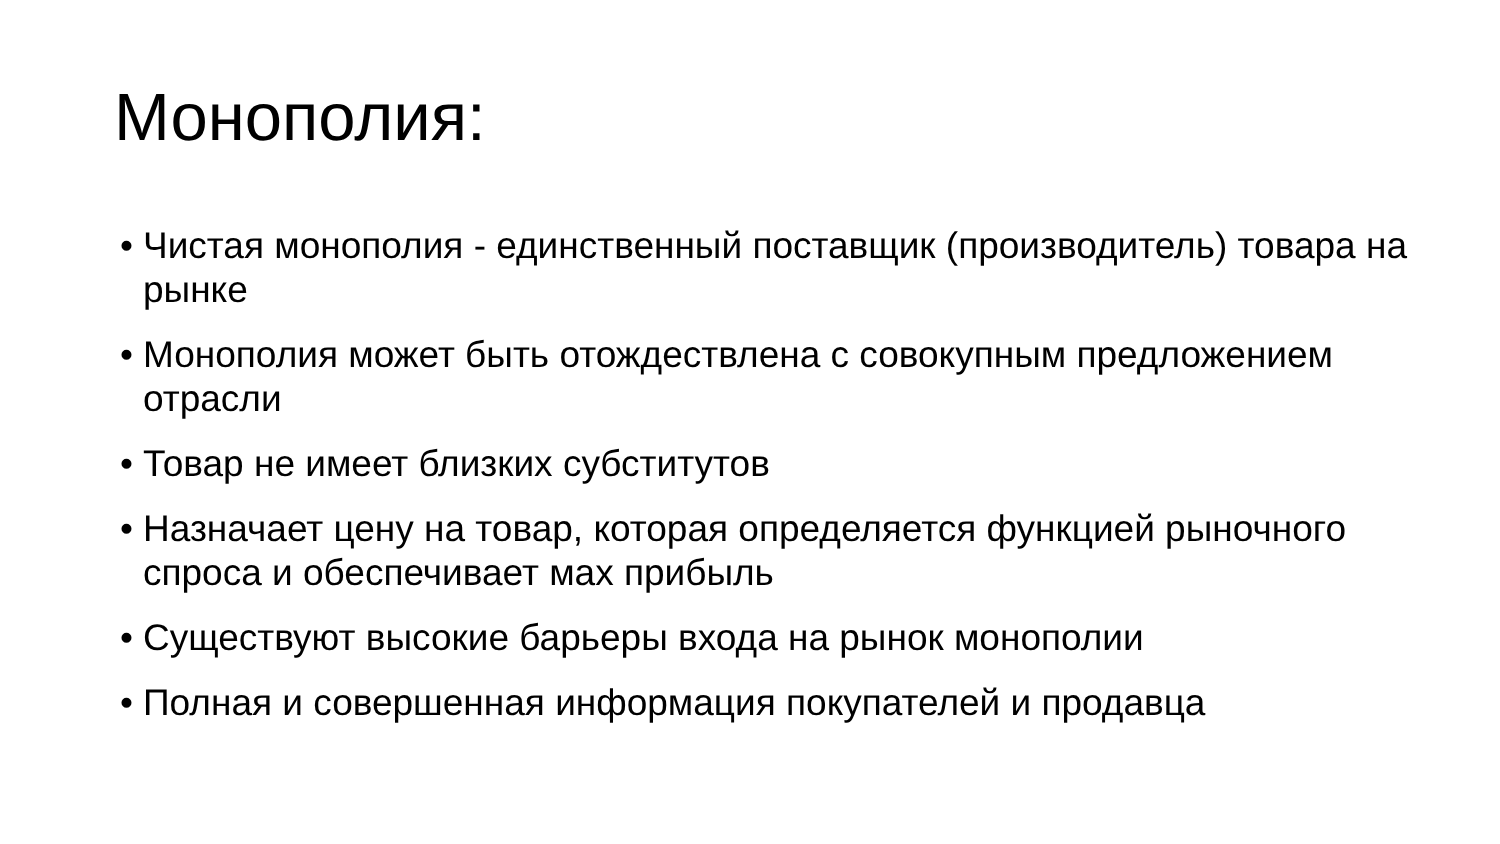Монополия:
• Чистая монополия - единственный поставщик (производитель) товара на рынке
• Монополия может быть отождествлена с совокупным предложением отрасли
• Товар не имеет близких субститутов
• Назначает цену на товар, которая определяется функцией рыночного спроса и обеспечивает мах прибыль
• Существуют высокие барьеры входа на рынок монополии
• Полная и совершенная информация покупателей и продавца